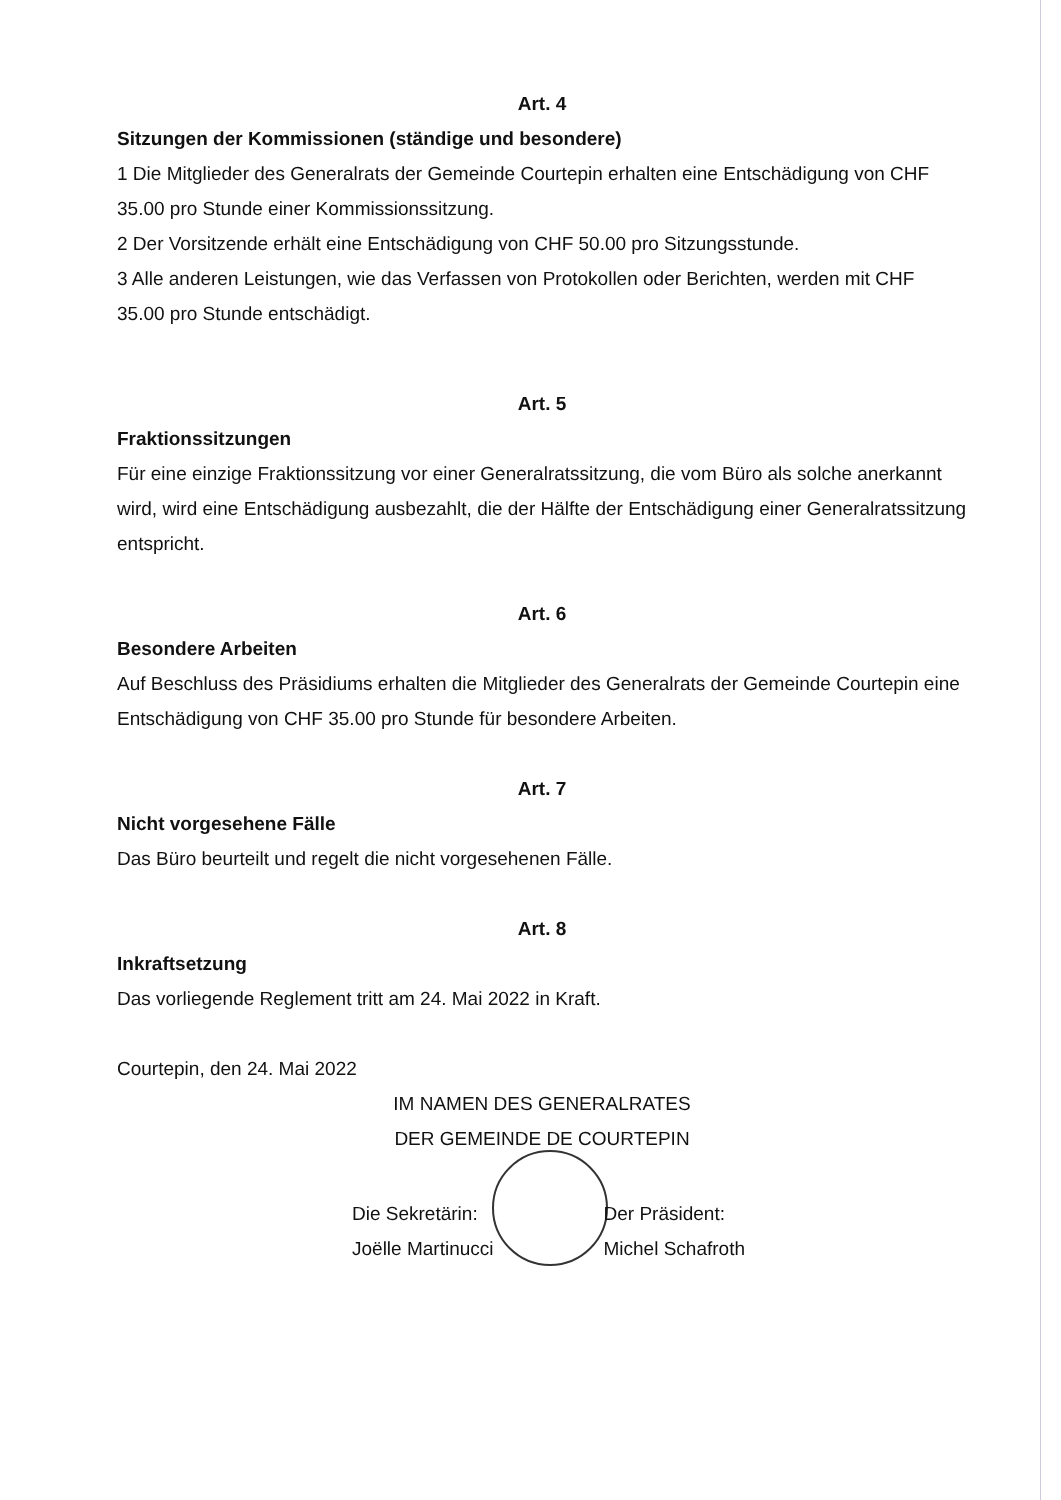Art. 4
Sitzungen der Kommissionen (ständige und besondere)
1 Die Mitglieder des Generalrats der Gemeinde Courtepin erhalten eine Entschädigung von CHF 35.00 pro Stunde einer Kommissionssitzung.
2 Der Vorsitzende erhält eine Entschädigung von CHF 50.00 pro Sitzungsstunde.
3 Alle anderen Leistungen, wie das Verfassen von Protokollen oder Berichten, werden mit CHF 35.00 pro Stunde entschädigt.
Art. 5
Fraktionssitzungen
Für eine einzige Fraktionssitzung vor einer Generalratssitzung, die vom Büro als solche anerkannt wird, wird eine Entschädigung ausbezahlt, die der Hälfte der Entschädigung einer Generalratssitzung entspricht.
Art. 6
Besondere Arbeiten
Auf Beschluss des Präsidiums erhalten die Mitglieder des Generalrats der Gemeinde Courtepin eine Entschädigung von CHF 35.00 pro Stunde für besondere Arbeiten.
Art. 7
Nicht vorgesehene Fälle
Das Büro beurteilt und regelt die nicht vorgesehenen Fälle.
Art. 8
Inkraftsetzung
Das vorliegende Reglement tritt am 24. Mai 2022 in Kraft.
Courtepin, den 24. Mai 2022
IM NAMEN DES GENERALRATES
DER GEMEINDE DE COURTEPIN
Die Sekretärin:
Joëlle Martinucci
Der Präsident:
Michel Schafroth